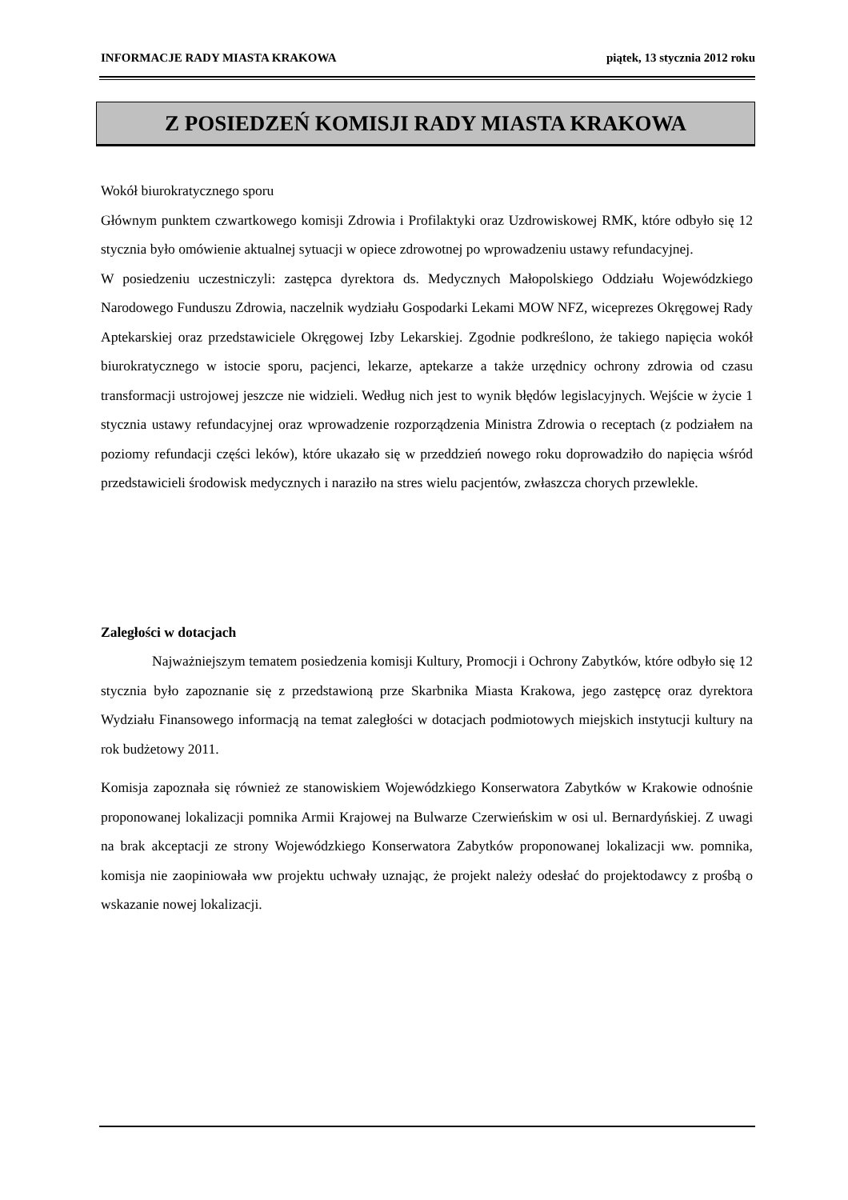INFORMACJE RADY MIASTA KRAKOWA piątek, 13 stycznia 2012 roku
Z POSIEDZEŃ KOMISJI RADY MIASTA KRAKOWA
Wokół biurokratycznego sporu
Głównym punktem czwartkowego komisji Zdrowia i Profilaktyki oraz Uzdrowiskowej RMK, które odbyło się 12 stycznia było omówienie aktualnej sytuacji w opiece zdrowotnej po wprowadzeniu ustawy refundacyjnej.
W posiedzeniu uczestniczyli: zastępca dyrektora ds. Medycznych Małopolskiego Oddziału Wojewódzkiego Narodowego Funduszu Zdrowia, naczelnik wydziału Gospodarki Lekami MOW NFZ, wiceprezes Okręgowej Rady Aptekarskiej oraz przedstawiciele Okręgowej Izby Lekarskiej. Zgodnie podkreślono, że takiego napięcia wokół biurokratycznego w istocie sporu, pacjenci, lekarze, aptekarze a także urzędnicy ochrony zdrowia od czasu transformacji ustrojowej jeszcze nie widzieli. Według nich jest to wynik błędów legislacyjnych. Wejście w życie 1 stycznia ustawy refundacyjnej oraz wprowadzenie rozporządzenia Ministra Zdrowia o receptach (z podziałem na poziomy refundacji części leków), które ukazało się w przeddzień nowego roku doprowadziło do napięcia wśród przedstawicieli środowisk medycznych i naraziło na stres wielu pacjentów, zwłaszcza chorych przewlekle.
Zaległości w dotacjach
Najważniejszym tematem posiedzenia komisji Kultury, Promocji i Ochrony Zabytków, które odbyło się 12 stycznia było zapoznanie się z przedstawioną prze Skarbnika Miasta Krakowa, jego zastępcę oraz dyrektora Wydziału Finansowego informacją na temat zaległości w dotacjach podmiotowych miejskich instytucji kultury na rok budżetowy 2011.
Komisja zapoznała się również ze stanowiskiem Wojewódzkiego Konserwatora Zabytków w Krakowie odnośnie proponowanej lokalizacji pomnika Armii Krajowej na Bulwarze Czerwieńskim w osi ul. Bernardyńskiej. Z uwagi na brak akceptacji ze strony Wojewódzkiego Konserwatora Zabytków proponowanej lokalizacji ww. pomnika, komisja nie zaopiniowała ww projektu uchwały uznając, że projekt należy odesłać do projektodawcy z prośbą o wskazanie nowej lokalizacji.